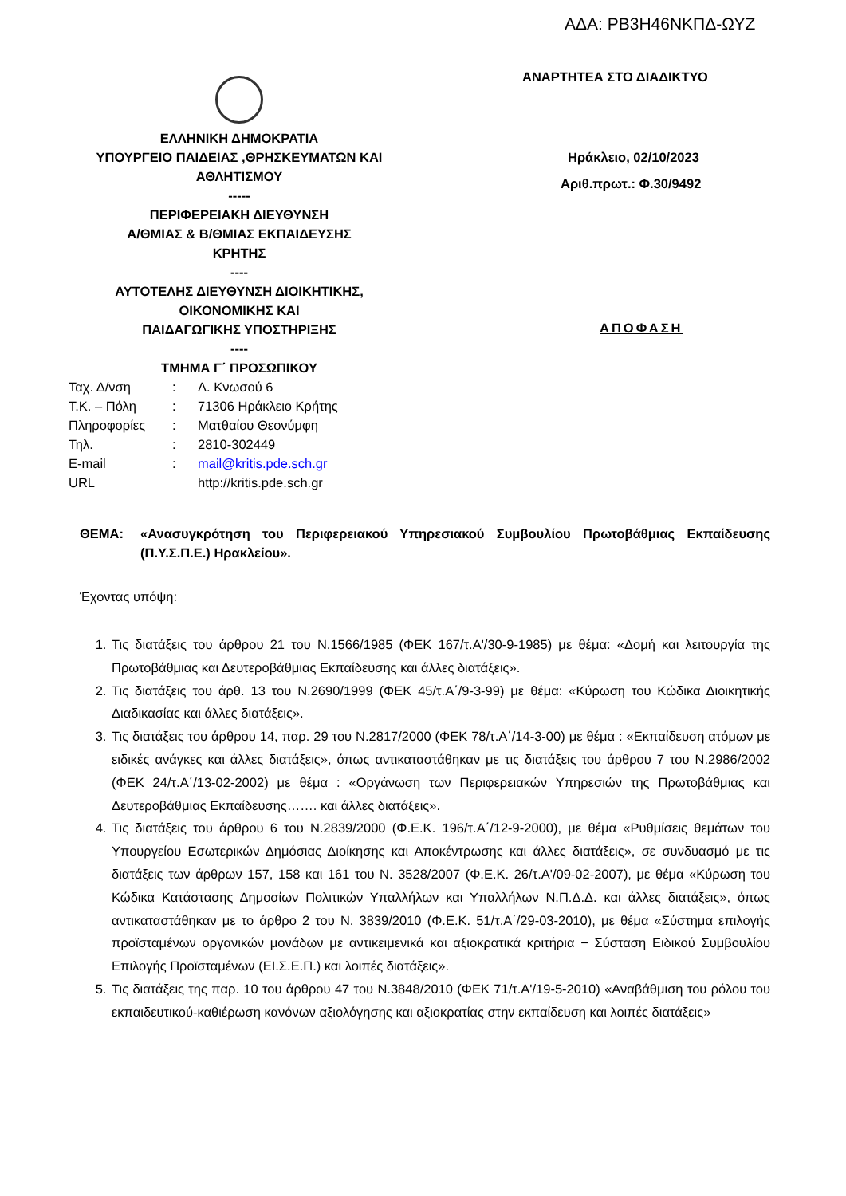ΑΔΑ: ΡΒ3Η46ΝΚΠΔ-ΩΥΖ
ΕΛΛΗΝΙΚΗ ΔΗΜΟΚΡΑΤΙΑ
ΥΠΟΥΡΓΕΙΟ ΠΑΙΔΕΙΑΣ ,ΘΡΗΣΚΕΥΜΑΤΩΝ ΚΑΙ ΑΘΛΗΤΙΣΜΟΥ
-----
ΠΕΡΙΦΕΡΕΙΑΚΗ ΔΙΕΥΘΥΝΣΗ
Α/ΘΜΙΑΣ & Β/ΘΜΙΑΣ ΕΚΠΑΙΔΕΥΣΗΣ
ΚΡΗΤΗΣ
----
ΑΥΤΟΤΕΛΗΣ ΔΙΕΥΘΥΝΣΗ ΔΙΟΙΚΗΤΙΚΗΣ,
ΟΙΚΟΝΟΜΙΚΗΣ ΚΑΙ
ΠΑΙΔΑΓΩΓΙΚΗΣ ΥΠΟΣΤΗΡΙΞΗΣ
----
ΤΜΗΜΑ Γ΄ ΠΡΟΣΩΠΙΚΟΥ
ΑΝΑΡΤΗΤΕΑ ΣΤΟ ΔΙΑΔΙΚΤΥΟ
Ηράκλειο, 02/10/2023
Αριθ.πρωτ.: Φ.30/9492
ΑΠΟΦΑΣΗ
| Ταχ. Δ/νση | : | Λ. Κνωσού 6 |
| Τ.Κ. – Πόλη | : | 71306 Ηράκλειο Κρήτης |
| Πληροφορίες | : | Ματθαίου Θεονύμφη |
| Τηλ. | : | 2810-302449 |
| E-mail | : | mail@kritis.pde.sch.gr |
| URL | | http://kritis.pde.sch.gr |
ΘΕΜΑ: «Ανασυγκρότηση του Περιφερειακού Υπηρεσιακού Συμβουλίου Πρωτοβάθμιας Εκπαίδευσης (Π.Υ.Σ.Π.Ε.) Ηρακλείου».
Έχοντας υπόψη:
1. Τις διατάξεις του άρθρου 21 του Ν.1566/1985 (ΦΕΚ 167/τ.Α'/30-9-1985) με θέμα: «Δομή και λειτουργία της Πρωτοβάθμιας και Δευτεροβάθμιας Εκπαίδευσης και άλλες διατάξεις».
2. Τις διατάξεις του άρθ. 13 του Ν.2690/1999 (ΦΕΚ 45/τ.Α΄/9-3-99) με θέμα: «Κύρωση του Κώδικα Διοικητικής Διαδικασίας και άλλες διατάξεις».
3. Τις διατάξεις του άρθρου 14, παρ. 29 του Ν.2817/2000 (ΦΕΚ 78/τ.Α΄/14-3-00) με θέμα : «Εκπαίδευση ατόμων με ειδικές ανάγκες και άλλες διατάξεις», όπως αντικαταστάθηκαν με τις διατάξεις του άρθρου 7 του Ν.2986/2002 (ΦΕΚ 24/τ.Α΄/13-02-2002) με θέμα : «Οργάνωση των Περιφερειακών Υπηρεσιών της Πρωτοβάθμιας και Δευτεροβάθμιας Εκπαίδευσης……. και άλλες διατάξεις».
4. Τις διατάξεις του άρθρου 6 του Ν.2839/2000 (Φ.Ε.Κ. 196/τ.Α΄/12-9-2000), με θέμα «Ρυθμίσεις θεμάτων του Υπουργείου Εσωτερικών Δημόσιας Διοίκησης και Αποκέντρωσης και άλλες διατάξεις», σε συνδυασμό με τις διατάξεις των άρθρων 157, 158 και 161 του Ν. 3528/2007 (Φ.Ε.Κ. 26/τ.Α'/09-02-2007), με θέμα «Κύρωση του Κώδικα Κατάστασης Δημοσίων Πολιτικών Υπαλλήλων και Υπαλλήλων Ν.Π.Δ.Δ. και άλλες διατάξεις», όπως αντικαταστάθηκαν με το άρθρο 2 του Ν. 3839/2010 (Φ.Ε.Κ. 51/τ.Α΄/29-03-2010), με θέμα «Σύστημα επιλογής προϊσταμένων οργανικών μονάδων με αντικειμενικά και αξιοκρατικά κριτήρια − Σύσταση Ειδικού Συμβουλίου Επιλογής Προϊσταμένων (ΕΙ.Σ.Ε.Π.) και λοιπές διατάξεις».
5. Τις διατάξεις της παρ. 10 του άρθρου 47 του Ν.3848/2010 (ΦΕΚ 71/τ.Α'/19-5-2010) «Αναβάθμιση του ρόλου του εκπαιδευτικού-καθιέρωση κανόνων αξιολόγησης και αξιοκρατίας στην εκπαίδευση και λοιπές διατάξεις»